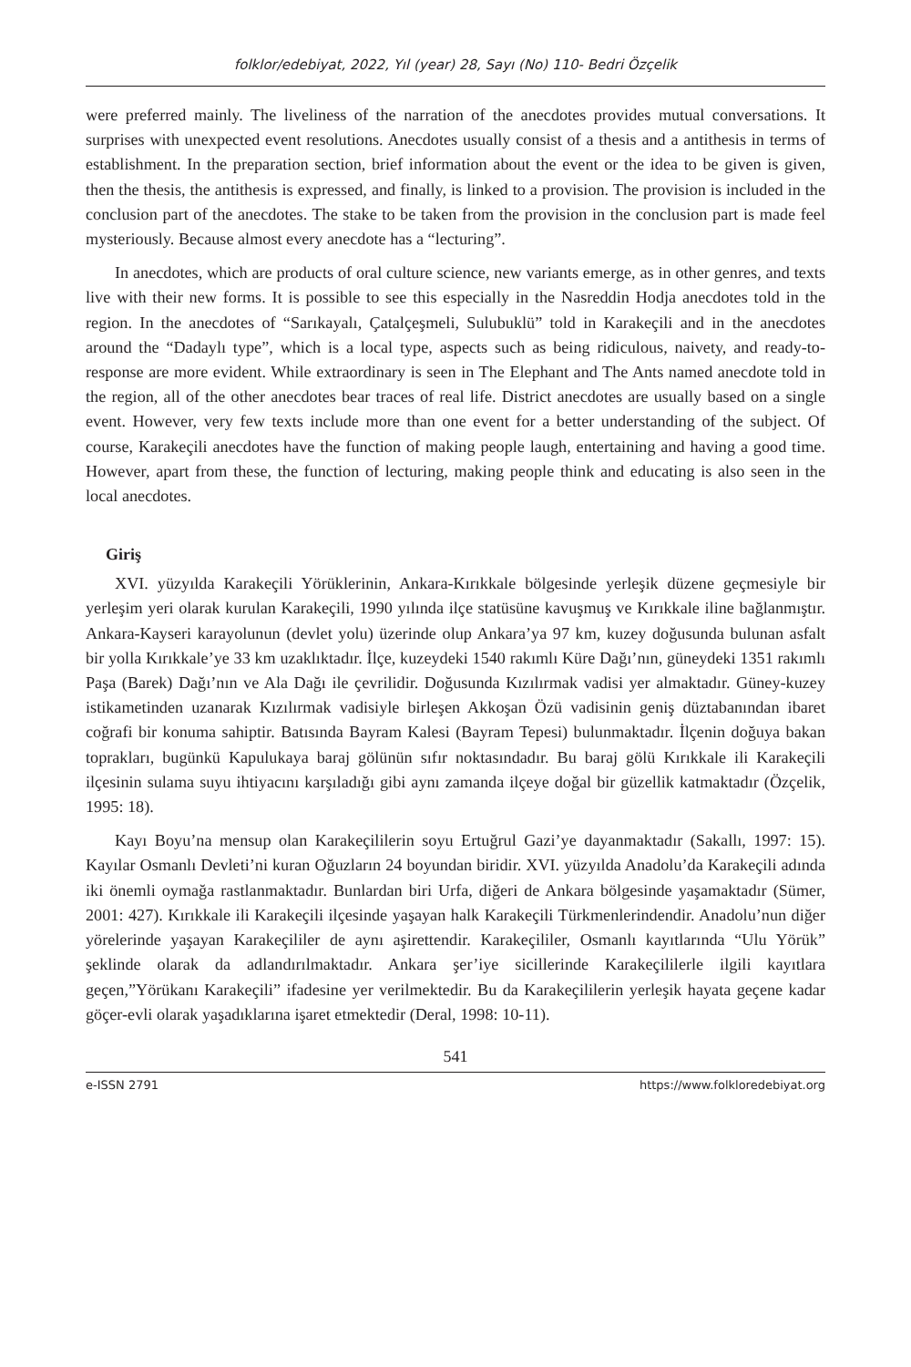folklor/edebiyat, 2022, Yıl (year) 28, Sayı (No) 110- Bedri Özçelik
were preferred mainly. The liveliness of the narration of the anecdotes provides mutual conversations. It surprises with unexpected event resolutions. Anecdotes usually consist of a thesis and a antithesis in terms of establishment. In the preparation section, brief information about the event or the idea to be given is given, then the thesis, the antithesis is expressed, and finally, is linked to a provision. The provision is included in the conclusion part of the anecdotes. The stake to be taken from the provision in the conclusion part is made feel mysteriously. Because almost every anecdote has a “lecturing”.
In anecdotes, which are products of oral culture science, new variants emerge, as in other genres, and texts live with their new forms. It is possible to see this especially in the Nasreddin Hodja anecdotes told in the region. In the anecdotes of “Sarıkayalı, Çatalçeşmeli, Sulubuklü” told in Karakeçili and in the anecdotes around the “Dadaylı type”, which is a local type, aspects such as being ridiculous, naivety, and ready-to-response are more evident. While extraordinary is seen in The Elephant and The Ants named anecdote told in the region, all of the other anecdotes bear traces of real life. District anecdotes are usually based on a single event. However, very few texts include more than one event for a better understanding of the subject. Of course, Karakeçili anecdotes have the function of making people laugh, entertaining and having a good time. However, apart from these, the function of lecturing, making people think and educating is also seen in the local anecdotes.
Giriş
XVI. yüzyılda Karakeçili Yörüklerinin, Ankara-Kırıkkale bölgesinde yerleşik düzene geçmesiyle bir yerleşim yeri olarak kurulan Karakeçili, 1990 yılında ilçe statüsüne kavuşmuş ve Kırıkkale iline bağlanmıştır. Ankara-Kayseri karayolunun (devlet yolu) üzerinde olup Ankara’ya 97 km, kuzey doğusunda bulunan asfalt bir yolla Kırıkkale’ye 33 km uzaklıktadır. İlçe, kuzeydeki 1540 rakımlı Küre Dağı’nın, güneydeki 1351 rakımlı Paşa (Barek) Dağı’nın ve Ala Dağı ile çevrilidir. Doğusunda Kızılırmak vadisi yer almaktadır. Güney-kuzey istikametinden uzanarak Kızılırmak vadisiyle birleşen Akkoşan Özü vadisinin geniş düztabanından ibaret coğrafi bir konuma sahiptir. Batısında Bayram Kalesi (Bayram Tepesi) bulunmaktadır. İlçenin doğuya bakan toprakları, bugünkü Kapulukaya baraj gölünün sıfır noktasındadır. Bu baraj gölü Kırıkkale ili Karakeçili ilçesinin sulama suyu ihtiyacını karşıladığı gibi aynı zamanda ilçeye doğal bir güzellik katmaktadır (Özçelik, 1995: 18).
Kayı Boyu’na mensup olan Karakeçililerin soyu Ertuğrul Gazi’ye dayanmaktadır (Sakallı, 1997: 15). Kayılar Osmanlı Devleti’ni kuran Oğuzların 24 boyundan biridir. XVI. yüzyılda Anadolu’da Karakeçili adında iki önemli oymağa rastlanmaktadır. Bunlardan biri Urfa, diğeri de Ankara bölgesinde yaşamaktadır (Sümer, 2001: 427). Kırıkkale ili Karakeçili ilçesinde yaşayan halk Karakeçili Türkmenlerindendir. Anadolu’nun diğer yörelerinde yaşayan Karakeçililer de aynı aşirettendir. Karakeçililer, Osmanlı kayıtlarında “Ulu Yörük” şeklinde olarak da adlandırılmaktadır. Ankara şer’iye sicillerinde Karakeçililerle ilgili kayıtlara geçen,”Yörükanı Karakeçili” ifadesine yer verilmektedir. Bu da Karakeçililerin yerleşik hayata geçene kadar göçer-evli olarak yaşadıklarına işaret etmektedir (Deral, 1998: 10-11).
541
e-ISSN 2791 https://www.folkloredebiyat.org